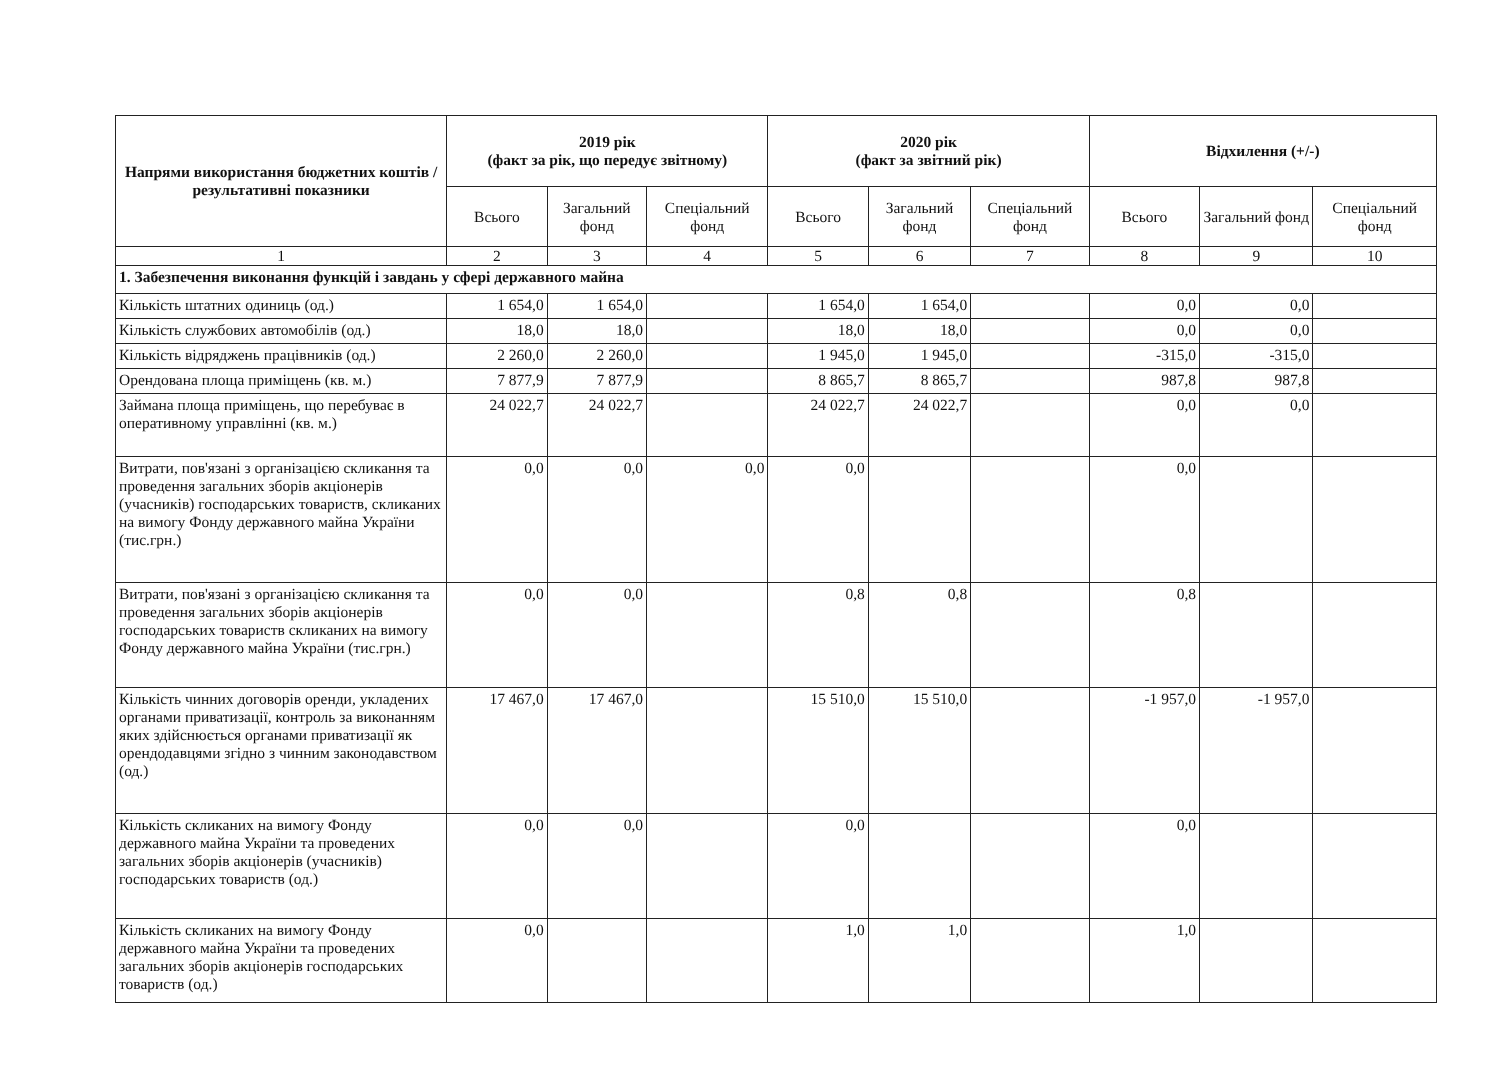| Напрями використання бюджетних коштів / результативні показники | 2019 рік (факт за рік, що передує звітному) | | | 2020 рік (факт за звітний рік) | | | Відхилення (+/-) | | |
| --- | --- | --- | --- | --- | --- | --- | --- | --- | --- |
| | Всього | Загальний фонд | Спеціальний фонд | Всього | Загальний фонд | Спеціальний фонд | Всього | Загальний фонд | Спеціальний фонд |
| 1 | 2 | 3 | 4 | 5 | 6 | 7 | 8 | 9 | 10 |
| 1. Забезпечення виконання функцій і завдань у сфері державного майна | | | | | | | | | |
| Кількість штатних одиниць (од.) | 1 654,0 | 1 654,0 | | 1 654,0 | 1 654,0 | | 0,0 | 0,0 | |
| Кількість службових автомобілів (од.) | 18,0 | 18,0 | | 18,0 | 18,0 | | 0,0 | 0,0 | |
| Кількість відряджень працівників (од.) | 2 260,0 | 2 260,0 | | 1 945,0 | 1 945,0 | | -315,0 | -315,0 | |
| Орендована площа приміщень (кв. м.) | 7 877,9 | 7 877,9 | | 8 865,7 | 8 865,7 | | 987,8 | 987,8 | |
| Займана площа приміщень, що перебуває в оперативному управлінні (кв. м.) | 24 022,7 | 24 022,7 | | 24 022,7 | 24 022,7 | | 0,0 | 0,0 | |
| Витрати, пов'язані з організацією скликання та проведення загальних зборів акціонерів (учасників) господарських товариств, скликаних на вимогу Фонду державного майна України (тис.грн.) | 0,0 | 0,0 | 0,0 | 0,0 | | | 0,0 | | |
| Витрати, пов'язані з організацією скликання та проведення загальних зборів акціонерів господарських товариств скликаних на вимогу Фонду державного майна України (тис.грн.) | 0,0 | 0,0 | | 0,8 | 0,8 | | 0,8 | | |
| Кількість чинних договорів оренди, укладених органами приватизації, контроль за виконанням яких здійснюється органами приватизації як орендодавцями згідно з чинним законодавством (од.) | 17 467,0 | 17 467,0 | | 15 510,0 | 15 510,0 | | -1 957,0 | -1 957,0 | |
| Кількість скликаних на вимогу Фонду державного майна України та проведених загальних зборів акціонерів (учасників) господарських товариств (од.) | 0,0 | 0,0 | | 0,0 | | | 0,0 | | |
| Кількість скликаних на вимогу Фонду державного майна України та проведених загальних зборів акціонерів господарських товариств (од.) | 0,0 | | | 1,0 | 1,0 | | 1,0 | | |